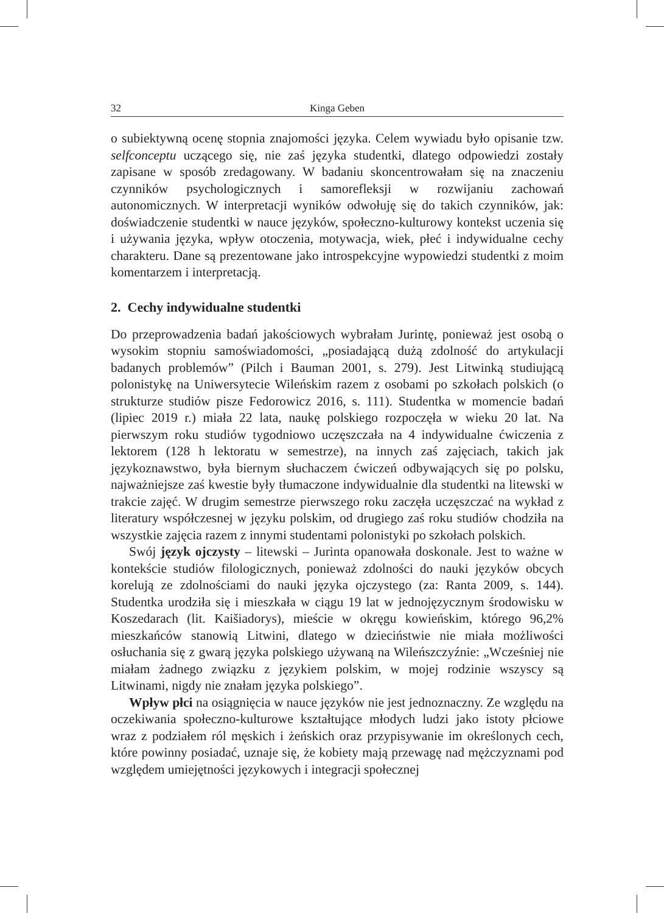32 Kinga Geben
o subiektywną ocenę stopnia znajomości języka. Celem wywiadu było opisanie tzw. selfconceptu uczącego się, nie zaś języka studentki, dlatego odpowiedzi zostały zapisane w sposób zredagowany. W badaniu skoncentrowałam się na znaczeniu czynników psychologicznych i samorefleksji w rozwijaniu zachowań autonomicznych. W interpretacji wyników odwołuję się do takich czynników, jak: doświadczenie studentki w nauce języków, społeczno-kulturowy kontekst uczenia się i używania języka, wpływ otoczenia, motywacja, wiek, płeć i indywidualne cechy charakteru. Dane są prezentowane jako introspekcyjne wypowiedzi studentki z moim komentarzem i interpretacją.
2. Cechy indywidualne studentki
Do przeprowadzenia badań jakościowych wybrałam Jurintę, ponieważ jest osobą o wysokim stopniu samoświadomości, „posiadającą dużą zdolność do artykulacji badanych problemów” (Pilch i Bauman 2001, s. 279). Jest Litwinką studiującą polonistykę na Uniwersytecie Wileńskim razem z osobami po szkołach polskich (o strukturze studiów pisze Fedorowicz 2016, s. 111). Studentka w momencie badań (lipiec 2019 r.) miała 22 lata, naukę polskiego rozpoczęła w wieku 20 lat. Na pierwszym roku studiów tygodniowo uczęszczała na 4 indywidualne ćwiczenia z lektorem (128 h lektoratu w semestrze), na innych zaś zajęciach, takich jak językoznawstwo, była biernym słuchaczem ćwiczeń odbywających się po polsku, najważniejsze zaś kwestie były tłumaczone indywidualnie dla studentki na litewski w trakcie zajęć. W drugim semestrze pierwszego roku zaczęła uczęszczać na wykład z literatury współczesnej w języku polskim, od drugiego zaś roku studiów chodziła na wszystkie zajęcia razem z innymi studentami polonistyki po szkołach polskich.
Swój język ojczysty – litewski – Jurinta opanowała doskonale. Jest to ważne w kontekście studiów filologicznych, ponieważ zdolności do nauki języków obcych korelują ze zdolnościami do nauki języka ojczystego (za: Ranta 2009, s. 144). Studentka urodziła się i mieszkała w ciągu 19 lat w jednojęzycznym środowisku w Koszedarach (lit. Kaišiadorys), mieście w okręgu kowieńskim, którego 96,2% mieszkańców stanowią Litwini, dlatego w dzieciństwie nie miała możliwości osłuchania się z gwarą języka polskiego używaną na Wileńszczyźnie: „Wcześniej nie miałam żadnego związku z językiem polskim, w mojej rodzinie wszyscy są Litwinami, nigdy nie znałam języka polskiego”.
Wpływ płci na osiągnięcia w nauce języków nie jest jednoznaczny. Ze względu na oczekiwania społeczno-kulturowe kształtujące młodych ludzi jako istoty płciowe wraz z podziałem ról męskich i żeńskich oraz przypisywanie im określonych cech, które powinny posiadać, uznaje się, że kobiety mają przewagę nad mężczyznami pod względem umiejętności językowych i integracji społecznej